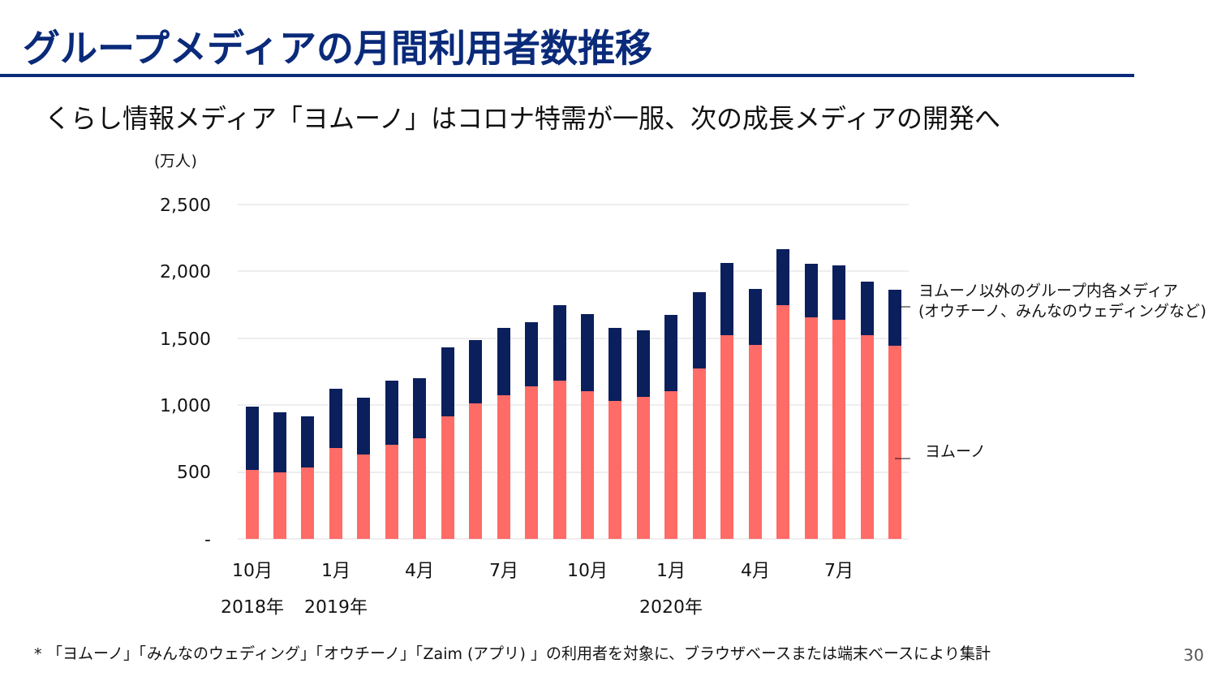グループメディアの月間利用者数推移
くらし情報メディア「ヨムーノ」はコロナ特需が一服、次の成長メディアの開発へ
(万人)
2,500
2,000
1,500
1,000
500
-
10月
1月
4月
7月
10月
1月
4月
7月
2018年
2019年
2020年
ヨムーノ以外のグループ内各メディア
(オウチーノ、みんなのウェディングなど)
ヨムーノ
* 「ヨムーノ」「みんなのウェディング」「オウチーノ」「Zaim (アプリ) 」の利用者を対象に、ブラウザベースまたは端末ベースにより集計
30